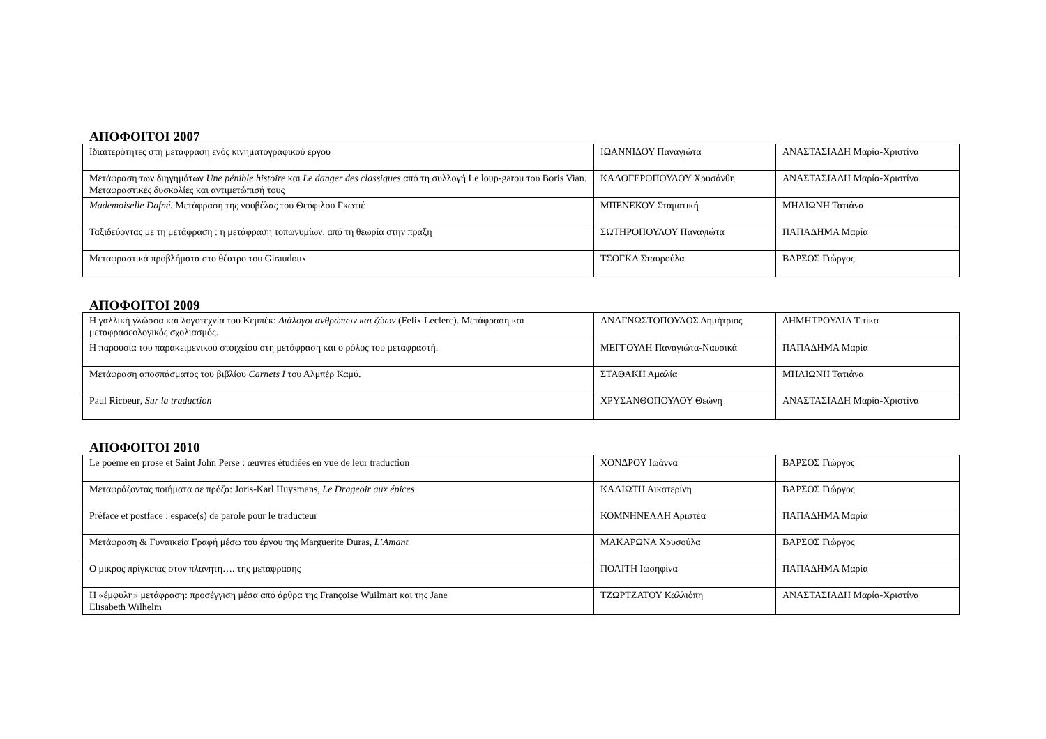ΑΠΟΦΟΙΤΟΙ 2007
| Ιδιαιτερότητες στη μετάφραση ενός κινηματογραφικού έργου | ΙΩΑΝΝΙΔΟΥ Παναγιώτα | ΑΝΑΣΤΑΣΙΑΔΗ Μαρία-Χριστίνα |
| Μετάφραση των διηγημάτων Une pénible histoire και Le danger des classiques από τη συλλογή Le loup-garou του Boris Vian. Μεταφραστικές δυσκολίες και αντιμετώπισή τους | ΚΑΛΟΓΕΡΟΠΟΥΛΟΥ Χρυσάνθη | ΑΝΑΣΤΑΣΙΑΔΗ Μαρία-Χριστίνα |
| Mademoiselle Dafné. Μετάφραση της νουβέλας του Θεόφιλου Γκωτιέ | ΜΠΕΝΕΚΟΥ Σταματική | ΜΗΛΙΩΝΗ Τατιάνα |
| Ταξιδεύοντας με τη μετάφραση : η μετάφραση τοπωνυμίων, από τη θεωρία στην πράξη | ΣΩΤΗΡΟΠΟΥΛΟΥ Παναγιώτα | ΠΑΠΑΔΗΜΑ Μαρία |
| Μεταφραστικά προβλήματα στο θέατρο του Giraudoux | ΤΣΟΓΚΑ Σταυρούλα | ΒΑΡΣΟΣ Γιώργος |
ΑΠΟΦΟΙΤΟΙ 2009
| Η γαλλική γλώσσα και λογοτεχνία του Κεμπέκ: Διάλογοι ανθρώπων και ζώων (Felix Leclerc). Μετάφραση και μεταφρασεολογικός σχολιασμός. | ΑΝΑΓΝΩΣΤΟΠΟΥΛΟΣ Δημήτριος | ΔΗΜΗΤΡΟΥΛΙΑ Τιτίκα |
| Η παρουσία του παρακειμενικού στοιχείου στη μετάφραση και ο ρόλος του μεταφραστή. | ΜΕΓΓΟΥΛΗ Παναγιώτα-Ναυσικά | ΠΑΠΑΔΗΜΑ Μαρία |
| Μετάφραση αποσπάσματος του βιβλίου Carnets I του Αλμπέρ Καμύ. | ΣΤΑΘΑΚΗ Αμαλία | ΜΗΛΙΩΝΗ Τατιάνα |
| Paul Ricoeur , Sur la traduction | ΧΡΥΣΑΝΘΟΠΟΥΛΟΥ Θεώνη | ΑΝΑΣΤΑΣΙΑΔΗ Μαρία-Χριστίνα |
ΑΠΟΦΟΙΤΟΙ 2010
| Le poème en prose et Saint John Perse : œuvres étudiées en vue de leur traduction | ΧΟΝΔΡΟΥ Ιωάννα | ΒΑΡΣΟΣ Γιώργος |
| Μεταφράζοντας ποιήματα σε πρόζα: Joris-Karl Huysmans, Le Drageoir aux épices | ΚΑΛΙΩΤΗ Αικατερίνη | ΒΑΡΣΟΣ Γιώργος |
| Préface et postface : espace(s) de parole pour le traducteur | ΚΟΜΝΗΝΕΛΛΗ Αριστέα | ΠΑΠΑΔΗΜΑ Μαρία |
| Μετάφραση & Γυναικεία Γραφή μέσω του έργου της Marguerite Duras, L’Amant | ΜΑΚΑΡΩΝΑ Χρυσούλα | ΒΑΡΣΟΣ Γιώργος |
| Ο μικρός πρίγκιπας στον πλανήτη…. της μετάφρασης | ΠΟΛΙΤΗ Ιωσηφίνα | ΠΑΠΑΔΗΜΑ Μαρία |
| Η «έμφυλη» μετάφραση: προσέγγιση μέσα από άρθρα της Françoise Wuilmart και της Jane Elisabeth Wilhelm | ΤΖΩΡΤΖΑΤΟΥ Καλλιόπη | ΑΝΑΣΤΑΣΙΑΔΗ Μαρία-Χριστίνα |